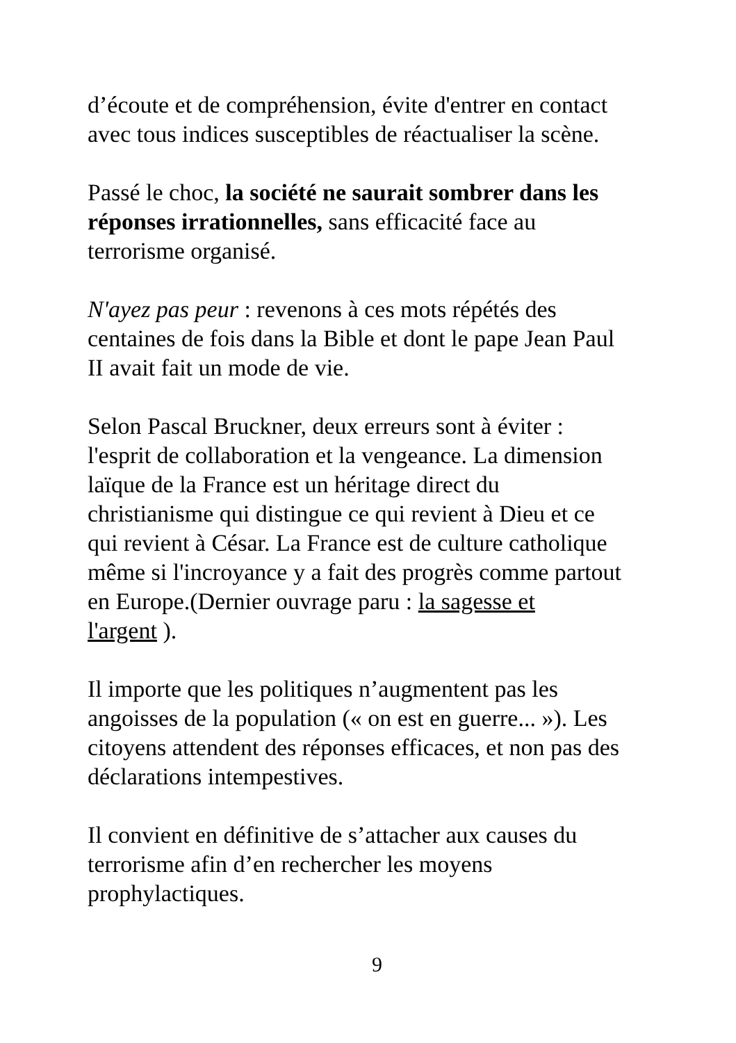d’écoute et de compréhension, évite d'entrer en contact
avec tous indices susceptibles de réactualiser la scène.
Passé le choc, la société ne saurait sombrer dans les
réponses irrationnelles, sans efficacité face au
terrorisme organisé.
N'ayez pas peur : revenons à ces mots répétés des
centaines de fois dans la Bible et dont le pape Jean Paul
II avait fait un mode de vie.
Selon Pascal Bruckner, deux erreurs sont à éviter :
l'esprit de collaboration et la vengeance. La dimension
laïque de la France est un héritage direct du
christianisme qui distingue ce qui revient à Dieu et ce
qui revient à César. La France est de culture catholique
même si l'incroyance y a fait des progrès comme partout
en Europe.(Dernier ouvrage paru : la sagesse et
l'argent ).
Il importe que les politiques n’augmentent pas les
angoisses de la population (« on est en guerre... »). Les
citoyens attendent des réponses efficaces, et non pas des
déclarations intempestives.
Il convient en définitive de s’attacher aux causes du
terrorisme afin d’en rechercher les moyens
prophylactiques.
9